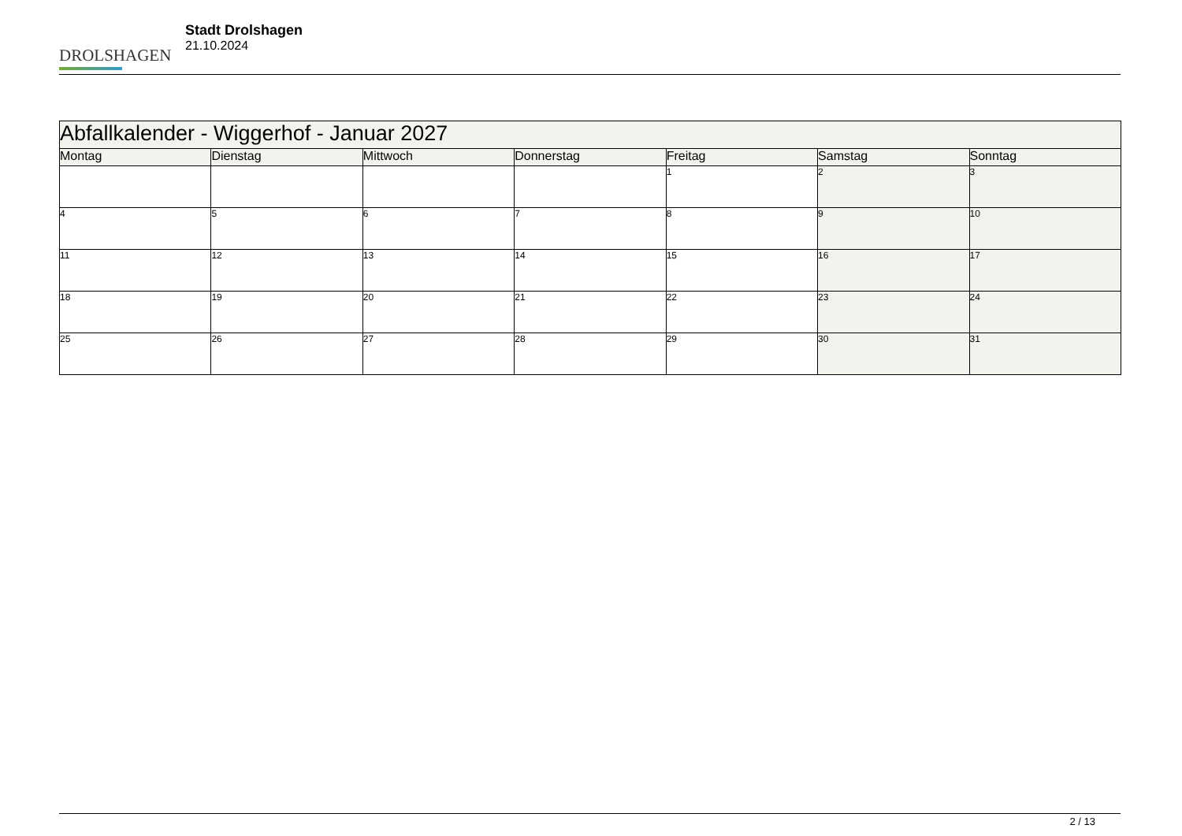DROLSHAGEN
Stadt Drolshagen
21.10.2024
| Abfallkalender - Wiggerhof - Januar 2027 | | | | | | |
| Montag | Dienstag | Mittwoch | Donnerstag | Freitag | Samstag | Sonntag |
| | | | | 1 | 2 | 3 |
| 4 | 5 | 6 | 7 | 8 | 9 | 10 |
| 11 | 12 | 13 | 14 | 15 | 16 | 17 |
| 18 | 19 | 20 | 21 | 22 | 23 | 24 |
| 25 | 26 | 27 | 28 | 29 | 30 | 31 |
2 / 13